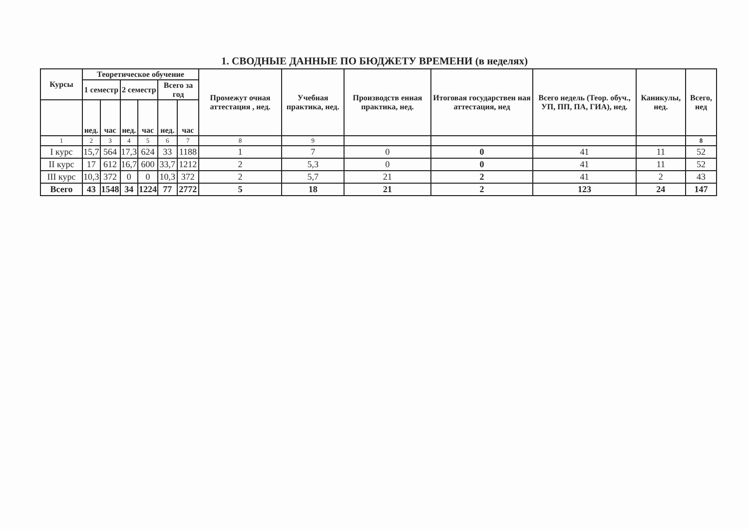1. СВОДНЫЕ ДАННЫЕ ПО БЮДЖЕТУ ВРЕМЕНИ (в неделях)
| Курсы | Теоретическое обучение | | | | | | Промежут очная аттестация , нед. | Учебная практика, нед. | Производств енная практика, нед. | Итоговая государствен ная аттестация, нед | Всего недель (Теор. обуч., УП, ПП, ПА, ГИА), нед. | Каникулы, нед. | Всего, нед |
| --- | --- | --- | --- | --- | --- | --- | --- | --- | --- | --- | --- | --- | --- |
| | 1 семестр | | 2 семестр | | Всего за год | | | | | | | | |
| | нед. | час | нед. | час | нед. | час | | | | | | | |
| 1 | 2 | 3 | 4 | 5 | 6 | 7 | 8 | 9 | | | | | 8 |
| I курс | 15,7 | 564 | 17,3 | 624 | 33 | 1188 | 1 | 7 | 0 | 0 | 41 | 11 | 52 |
| II курс | 17 | 612 | 16,7 | 600 | 33,7 | 1212 | 2 | 5,3 | 0 | 0 | 41 | 11 | 52 |
| III курс | 10,3 | 372 | 0 | 0 | 10,3 | 372 | 2 | 5,7 | 21 | 2 | 41 | 2 | 43 |
| Всего | 43 | 1548 | 34 | 1224 | 77 | 2772 | 5 | 18 | 21 | 2 | 123 | 24 | 147 |